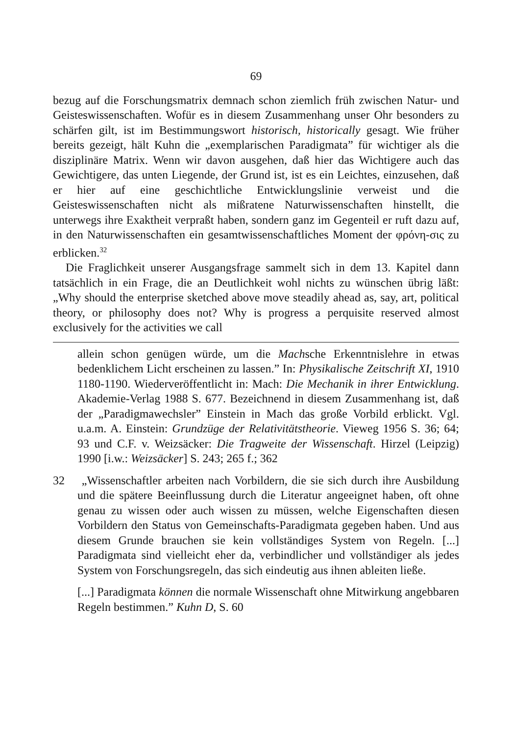69
bezug auf die Forschungsmatrix demnach schon ziemlich früh zwischen Natur- und Geisteswissenschaften. Wofür es in diesem Zusammenhang unser Ohr besonders zu schärfen gilt, ist im Bestimmungswort historisch, historically gesagt. Wie früher bereits gezeigt, hält Kuhn die „exemplarischen Paradigmata” für wichtiger als die disziplinäre Matrix. Wenn wir davon ausgehen, daß hier das Wichtigere auch das Gewichtigere, das unten Liegende, der Grund ist, ist es ein Leichtes, einzusehen, daß er hier auf eine geschichtliche Entwicklungslinie verweist und die Geisteswissenschaften nicht als mißratene Naturwissenschaften hinstellt, die unterwegs ihre Exaktheit verpraßt haben, sondern ganz im Gegenteil er ruft dazu auf, in den Naturwissenschaften ein gesamtwissenschaftliches Moment der φρόνη-σις zu erblicken.<sup>32</sup>
Die Fraglichkeit unserer Ausgangsfrage sammelt sich in dem 13. Kapitel dann tatsächlich in ein Frage, die an Deutlichkeit wohl nichts zu wünschen übrig läßt: „Why should the enterprise sketched above move steadily ahead as, say, art, political theory, or philosophy does not? Why is progress a perquisite reserved almost exclusively for the activities we call
allein schon genügen würde, um die Machsche Erkenntnislehre in etwas bedenklichem Licht erscheinen zu lassen.” In: Physikalische Zeitschrift XI, 1910 1180-1190. Wiederveröffentlicht in: Mach: Die Mechanik in ihrer Entwicklung. Akademie-Verlag 1988 S. 677. Bezeichnend in diesem Zusammenhang ist, daß der „Paradigmawechsler” Einstein in Mach das große Vorbild erblickt. Vgl. u.a.m. A. Einstein: Grundzüge der Relativitätstheorie. Vieweg 1956 S. 36; 64; 93 und C.F. v. Weizsäcker: Die Tragweite der Wissenschaft. Hirzel (Leipzig) 1990 [i.w.: Weizsäcker] S. 243; 265 f.; 362
32 „Wissenschaftler arbeiten nach Vorbildern, die sie sich durch ihre Ausbildung und die spätere Beeinflussung durch die Literatur angeeignet haben, oft ohne genau zu wissen oder auch wissen zu müssen, welche Eigenschaften diesen Vorbildern den Status von Gemeinschafts-Paradigmata gegeben haben. Und aus diesem Grunde brauchen sie kein vollständiges System von Regeln. [...] Paradigmata sind vielleicht eher da, verbindlicher und vollständiger als jedes System von Forschungsregeln, das sich eindeutig aus ihnen ableiten ließe.
[...] Paradigmata können die normale Wissenschaft ohne Mitwirkung angebbaren Regeln bestimmen.” Kuhn D, S. 60